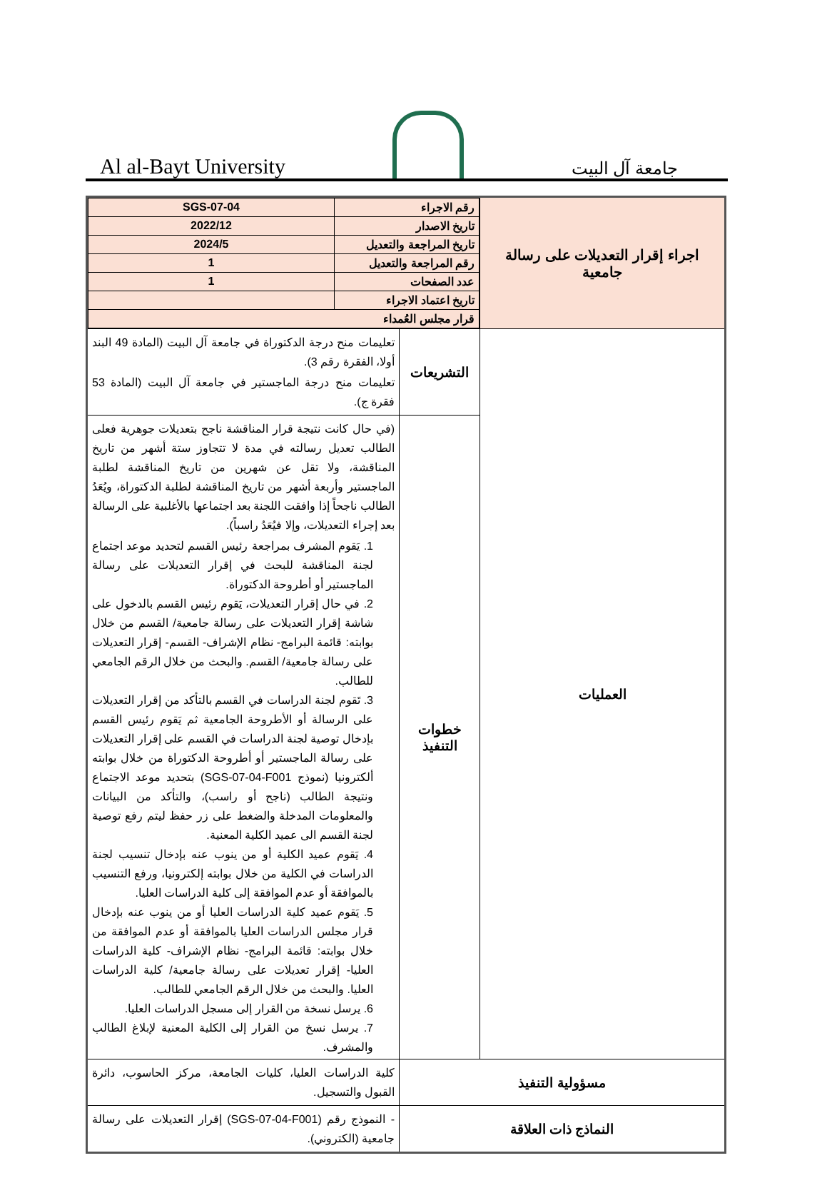Al al-Bayt University
جامعة آل البيت
| اجراء إقرار التعديلات على رسالة جامعية | / رقم الاجراء / SGS-07-04 / / تاريخ الاصدار / 2022/12 / / تاريخ المراجعة والتعديل / 2024/5 / / رقم المراجعة والتعديل / 1 / / عدد الصفحات / 1 / / تاريخ اعتماد الاجراء / / / قرار مجلس العُمداء / / | |
| العمليات | التشريعات | تعليمات منح درجة الدكتوراة في جامعة آل البيت (المادة 49 البند أولا، الفقرة رقم 3). تعليمات منح درجة الماجستير في جامعة آل البيت (المادة 53 فقرة ج). |
| | خطوات التنفيذ | (في حال كانت نتيجة قرار المناقشة ناجح بتعديلات جوهرية فعلى الطالب تعديل رسالته في مدة لا تتجاوز ستة أشهر من تاريخ المناقشة، ولا تقل عن شهرين من تاريخ المناقشة لطلبة الماجستير وأربعة أشهر من تاريخ المناقشة لطلبة الدكتوراة، ويُعَدُ الطالب ناجحاً إذا وافقت اللجنة بعد اجتماعها بالأغلبية على الرسالة بعد إجراء التعديلات، وإلا فيُعَدُ راسباً). 1. يَقوم المشرف بمراجعة رئيس القسم لتحديد موعد اجتماع لجنة المناقشة للبحث في إقرار التعديلات على رسالة الماجستير أو أطروحة الدكتوراة. 2. في حال إقرار التعديلات، يَقوم رئيس القسم بالدخول على شاشة إقرار التعديلات على رسالة جامعية/ القسم من خلال بوابته: قائمة البرامج- نظام الإشراف- القسم- إقرار التعديلات على رسالة جامعية/ القسم. والبحث من خلال الرقم الجامعي للطالب. 3. تَقوم لجنة الدراسات في القسم بالتأكد من إقرار التعديلات على الرسالة أو الأطروحة الجامعية ثم يَقوم رئيس القسم بإدخال توصية لجنة الدراسات في القسم على إقرار التعديلات على رسالة الماجستير أو أطروحة الدكتوراة من خلال بوابته ألكترونيا (نموذج SGS-07-04-F001) بتحديد موعد الاجتماع ونتيجة الطالب (ناجح أو راسب)، والتأكد من البيانات والمعلومات المدخلة والضغط على زر حفظ ليتم رفع توصية لجنة القسم الى عميد الكلية المعنية. 4. يَقوم عميد الكلية أو من ينوب عنه بإدخال تنسيب لجنة الدراسات في الكلية من خلال بوابته إلكترونيا، ورفع التنسيب بالموافقة أو عدم الموافقة إلى كلية الدراسات العليا. 5. يَقوم عميد كلية الدراسات العليا أو من ينوب عنه بإدخال قرار مجلس الدراسات العليا بالموافقة أو عدم الموافقة من خلال بوابته: قائمة البرامج- نظام الإشراف- كلية الدراسات العليا- إقرار تعديلات على رسالة جامعية/ كلية الدراسات العليا. والبحث من خلال الرقم الجامعي للطالب. 6. يرسل نسخة من القرار إلى مسجل الدراسات العليا. 7. يرسل نسخ من القرار إلى الكلية المعنية لإبلاغ الطالب والمشرف. |
| مسؤولية التنفيذ | | كلية الدراسات العليا، كليات الجامعة، مركز الحاسوب، دائرة القبول والتسجيل. |
| النماذج ذات العلاقة | | - النموذج رقم (SGS-07-04-F001) إقرار التعديلات على رسالة جامعية (الكتروني). |